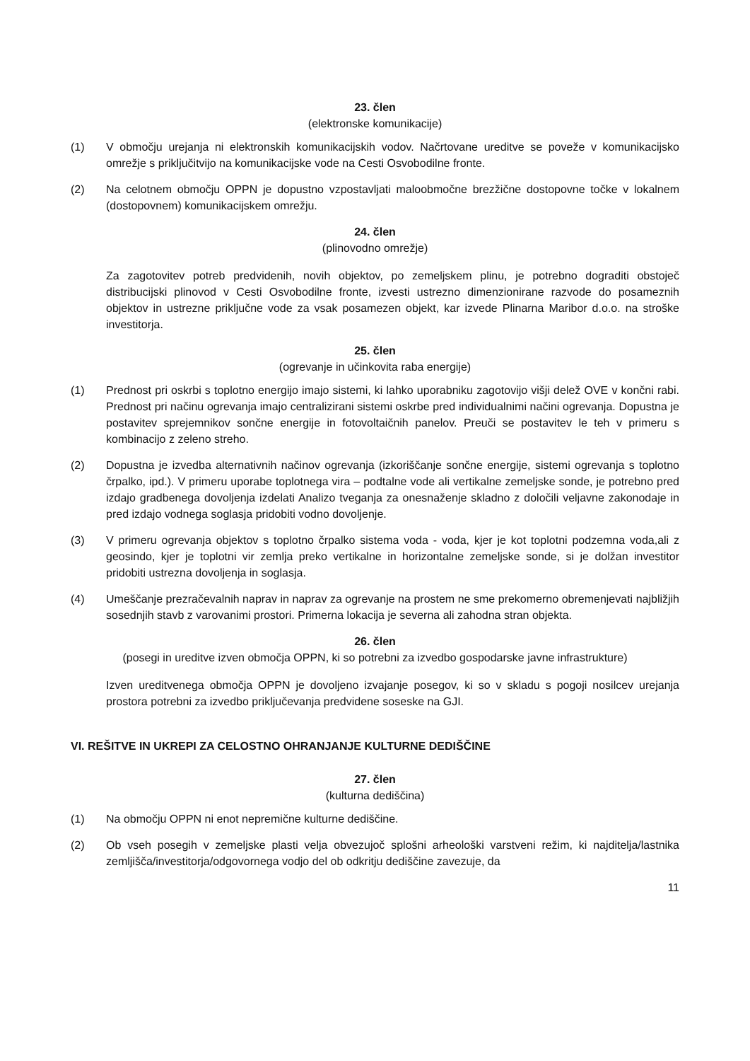23. člen
(elektronske komunikacije)
(1) V območju urejanja ni elektronskih komunikacijskih vodov. Načrtovane ureditve se poveže v komunikacijsko omrežje s priključitvijo na komunikacijske vode na Cesti Osvobodilne fronte.
(2) Na celotnem območju OPPN je dopustno vzpostavljati maloobmočne brezžične dostopovne točke v lokalnem (dostopovnem) komunikacijskem omrežju.
24. člen
(plinovodno omrežje)
Za zagotovitev potreb predvidenih, novih objektov, po zemeljskem plinu, je potrebno dograditi obstoječ distribucijski plinovod v Cesti Osvobodilne fronte, izvesti ustrezno dimenzionirane razvode do posameznih objektov in ustrezne priključne vode za vsak posamezen objekt, kar izvede Plinarna Maribor d.o.o. na stroške investitorja.
25. člen
(ogrevanje in učinkovita raba energije)
(1) Prednost pri oskrbi s toplotno energijo imajo sistemi, ki lahko uporabniku zagotovijo višji delež OVE v končni rabi. Prednost pri načinu ogrevanja imajo centralizirani sistemi oskrbe pred individualnimi načini ogrevanja. Dopustna je postavitev sprejemnikov sončne energije in fotovoltaičnih panelov. Preuči se postavitev le teh v primeru s kombinacijo z zeleno streho.
(2) Dopustna je izvedba alternativnih načinov ogrevanja (izkoriščanje sončne energije, sistemi ogrevanja s toplotno črpalko, ipd.). V primeru uporabe toplotnega vira – podtalne vode ali vertikalne zemeljske sonde, je potrebno pred izdajo gradbenega dovoljenja izdelati Analizo tveganja za onesnaženje skladno z določili veljavne zakonodaje in pred izdajo vodnega soglasja pridobiti vodno dovoljenje.
(3) V primeru ogrevanja objektov s toplotno črpalko sistema voda - voda, kjer je kot toplotni podzemna voda,ali z geosindo, kjer je toplotni vir zemlja preko vertikalne in horizontalne zemeljske sonde, si je dolžan investitor pridobiti ustrezna dovoljenja in soglasja.
(4) Umeščanje prezračevalnih naprav in naprav za ogrevanje na prostem ne sme prekomerno obremenjevati najbližjih sosednjih stavb z varovanimi prostori. Primerna lokacija je severna ali zahodna stran objekta.
26. člen
(posegi in ureditve izven območja OPPN, ki so potrebni za izvedbo gospodarske javne infrastrukture)
Izven ureditvenega območja OPPN je dovoljeno izvajanje posegov, ki so v skladu s pogoji nosilcev urejanja prostora potrebni za izvedbo priključevanja predvidene soseske na GJI.
VI. REŠITVE IN UKREPI ZA CELOSTNO OHRANJANJE KULTURNE DEDIŠČINE
27. člen
(kulturna dediščina)
(1) Na območju OPPN ni enot nepremične kulturne dediščine.
(2) Ob vseh posegih v zemeljske plasti velja obvezujoč splošni arheološki varstveni režim, ki najditelja/lastnika zemljišča/investitorja/odgovornega vodjo del ob odkritju dediščine zavezuje, da
11